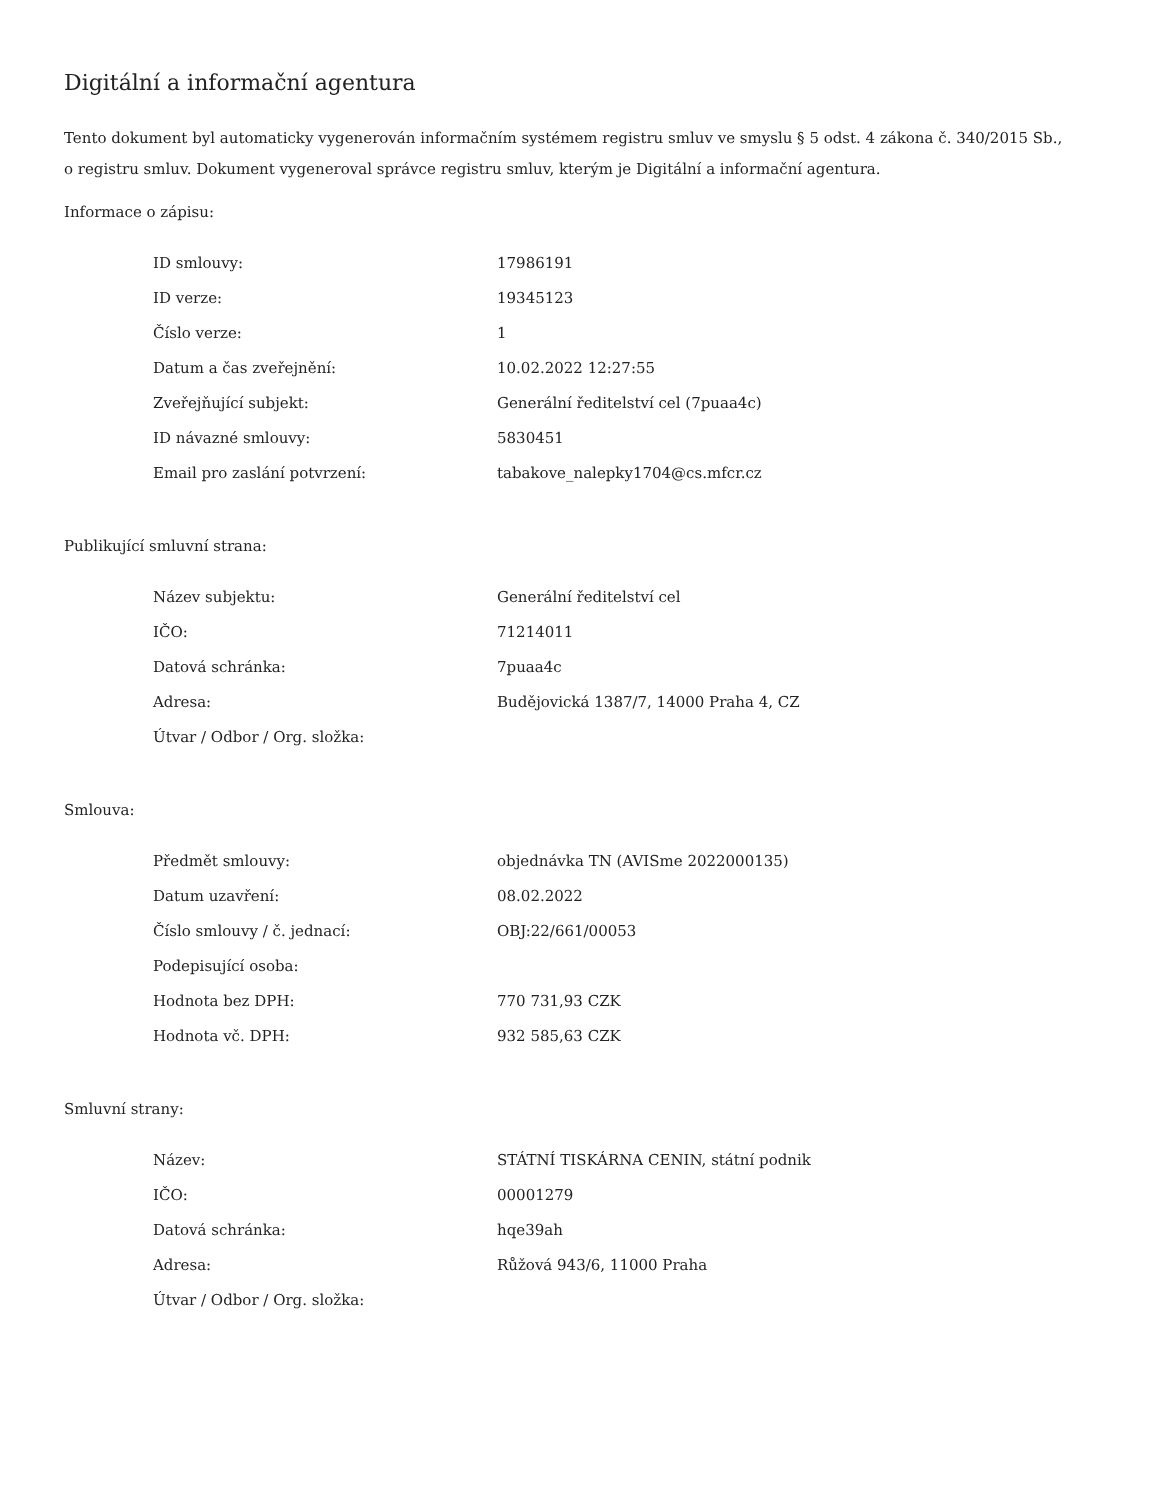Digitální a informační agentura
Tento dokument byl automaticky vygenerován informačním systémem registru smluv ve smyslu § 5 odst. 4 zákona č. 340/2015 Sb., o registru smluv. Dokument vygeneroval správce registru smluv, kterým je Digitální a informační agentura.
Informace o zápisu:
| ID smlouvy: | 17986191 |
| ID verze: | 19345123 |
| Číslo verze: | 1 |
| Datum a čas zveřejnění: | 10.02.2022 12:27:55 |
| Zveřejňující subjekt: | Generální ředitelství cel (7puaa4c) |
| ID návazné smlouvy: | 5830451 |
| Email pro zaslání potvrzení: | tabakove_nalepky1704@cs.mfcr.cz |
Publikující smluvní strana:
| Název subjektu: | Generální ředitelství cel |
| IČO: | 71214011 |
| Datová schránka: | 7puaa4c |
| Adresa: | Budějovická 1387/7, 14000 Praha 4, CZ |
| Útvar / Odbor / Org. složka: | |
Smlouva:
| Předmět smlouvy: | objednávka TN (AVISme 2022000135) |
| Datum uzavření: | 08.02.2022 |
| Číslo smlouvy / č. jednací: | OBJ:22/661/00053 |
| Podepisující osoba: | |
| Hodnota bez DPH: | 770 731,93 CZK |
| Hodnota vč. DPH: | 932 585,63 CZK |
Smluvní strany:
| Název: | STÁTNÍ TISKÁRNA CENIN, státní podnik |
| IČO: | 00001279 |
| Datová schránka: | hqe39ah |
| Adresa: | Růžová 943/6, 11000 Praha |
| Útvar / Odbor / Org. složka: | |